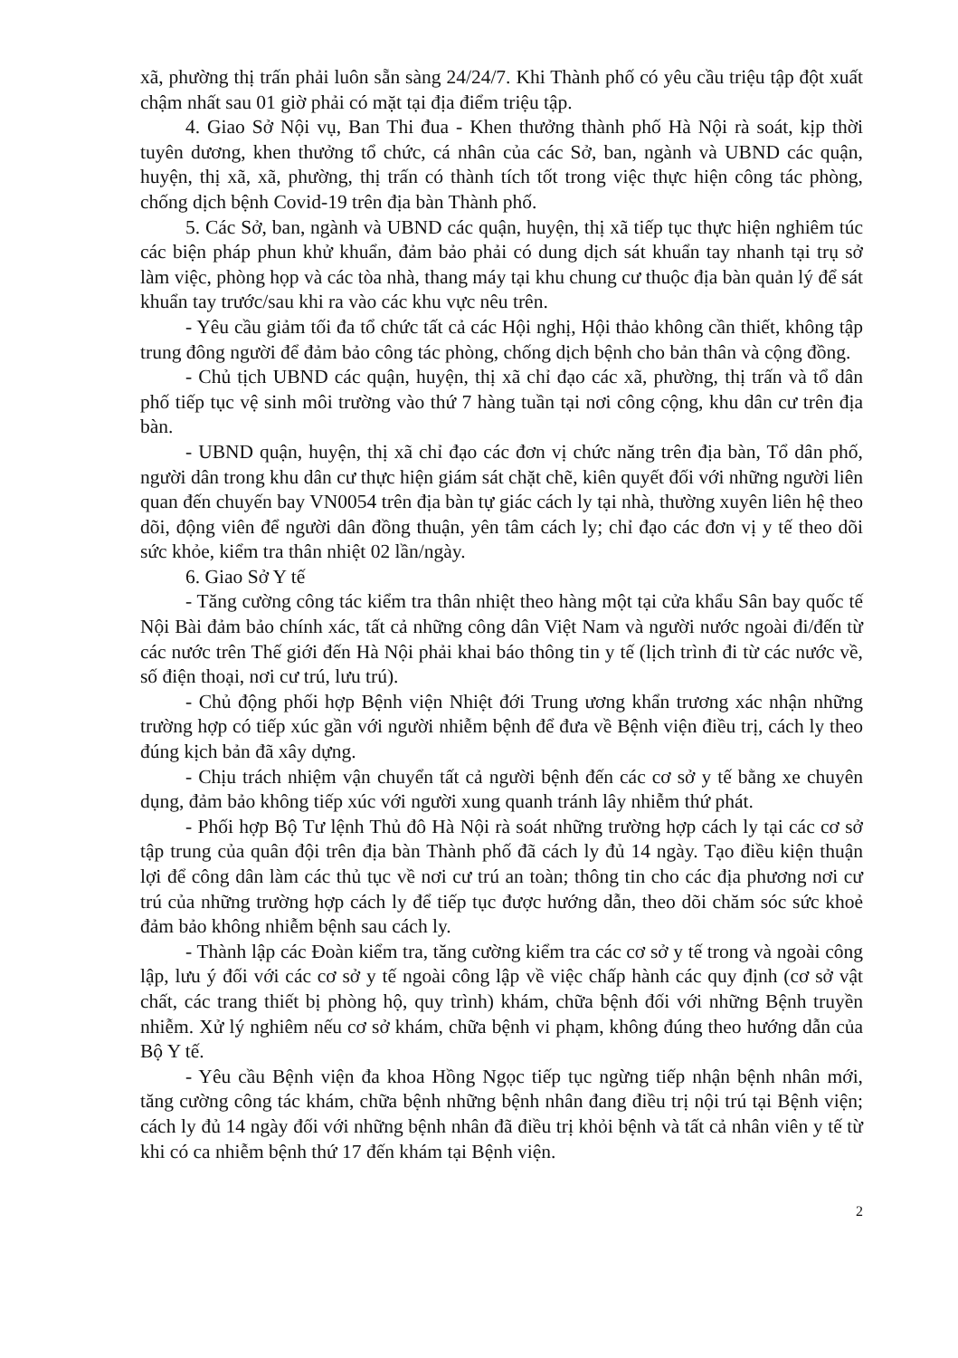xã, phường thị trấn phải luôn sẵn sàng 24/24/7. Khi Thành phố có yêu cầu triệu tập đột xuất chậm nhất sau 01 giờ phải có mặt tại địa điểm triệu tập.
4. Giao Sở Nội vụ, Ban Thi đua - Khen thưởng thành phố Hà Nội rà soát, kịp thời tuyên dương, khen thưởng tổ chức, cá nhân của các Sở, ban, ngành và UBND các quận, huyện, thị xã, xã, phường, thị trấn có thành tích tốt trong việc thực hiện công tác phòng, chống dịch bệnh Covid-19 trên địa bàn Thành phố.
5. Các Sở, ban, ngành và UBND các quận, huyện, thị xã tiếp tục thực hiện nghiêm túc các biện pháp phun khử khuẩn, đảm bảo phải có dung dịch sát khuẩn tay nhanh tại trụ sở làm việc, phòng họp và các tòa nhà, thang máy tại khu chung cư thuộc địa bàn quản lý để sát khuẩn tay trước/sau khi ra vào các khu vực nêu trên.
- Yêu cầu giảm tối đa tổ chức tất cả các Hội nghị, Hội thảo không cần thiết, không tập trung đông người để đảm bảo công tác phòng, chống dịch bệnh cho bản thân và cộng đồng.
- Chủ tịch UBND các quận, huyện, thị xã chỉ đạo các xã, phường, thị trấn và tổ dân phố tiếp tục vệ sinh môi trường vào thứ 7 hàng tuần tại nơi công cộng, khu dân cư trên địa bàn.
- UBND quận, huyện, thị xã chỉ đạo các đơn vị chức năng trên địa bàn, Tổ dân phố, người dân trong khu dân cư thực hiện giám sát chặt chẽ, kiên quyết đối với những người liên quan đến chuyến bay VN0054 trên địa bàn tự giác cách ly tại nhà, thường xuyên liên hệ theo dõi, động viên để người dân đồng thuận, yên tâm cách ly; chỉ đạo các đơn vị y tế theo dõi sức khỏe, kiểm tra thân nhiệt 02 lần/ngày.
6. Giao Sở Y tế
- Tăng cường công tác kiểm tra thân nhiệt theo hàng một tại cửa khẩu Sân bay quốc tế Nội Bài đảm bảo chính xác, tất cả những công dân Việt Nam và người nước ngoài đi/đến từ các nước trên Thế giới đến Hà Nội phải khai báo thông tin y tế (lịch trình đi từ các nước về, số điện thoại, nơi cư trú, lưu trú).
- Chủ động phối hợp Bệnh viện Nhiệt đới Trung ương khẩn trương xác nhận những trường hợp có tiếp xúc gần với người nhiễm bệnh để đưa về Bệnh viện điều trị, cách ly theo đúng kịch bản đã xây dựng.
- Chịu trách nhiệm vận chuyển tất cả người bệnh đến các cơ sở y tế bằng xe chuyên dụng, đảm bảo không tiếp xúc với người xung quanh tránh lây nhiễm thứ phát.
- Phối hợp Bộ Tư lệnh Thủ đô Hà Nội rà soát những trường hợp cách ly tại các cơ sở tập trung của quân đội trên địa bàn Thành phố đã cách ly đủ 14 ngày. Tạo điều kiện thuận lợi để công dân làm các thủ tục về nơi cư trú an toàn; thông tin cho các địa phương nơi cư trú của những trường hợp cách ly để tiếp tục được hướng dẫn, theo dõi chăm sóc sức khoẻ đảm bảo không nhiễm bệnh sau cách ly.
- Thành lập các Đoàn kiểm tra, tăng cường kiểm tra các cơ sở y tế trong và ngoài công lập, lưu ý đối với các cơ sở y tế ngoài công lập về việc chấp hành các quy định (cơ sở vật chất, các trang thiết bị phòng hộ, quy trình) khám, chữa bệnh đối với những Bệnh truyền nhiễm. Xử lý nghiêm nếu cơ sở khám, chữa bệnh vi phạm, không đúng theo hướng dẫn của Bộ Y tế.
- Yêu cầu Bệnh viện đa khoa Hồng Ngọc tiếp tục ngừng tiếp nhận bệnh nhân mới, tăng cường công tác khám, chữa bệnh những bệnh nhân đang điều trị nội trú tại Bệnh viện; cách ly đủ 14 ngày đối với những bệnh nhân đã điều trị khỏi bệnh và tất cả nhân viên y tế từ khi có ca nhiễm bệnh thứ 17 đến khám tại Bệnh viện.
2